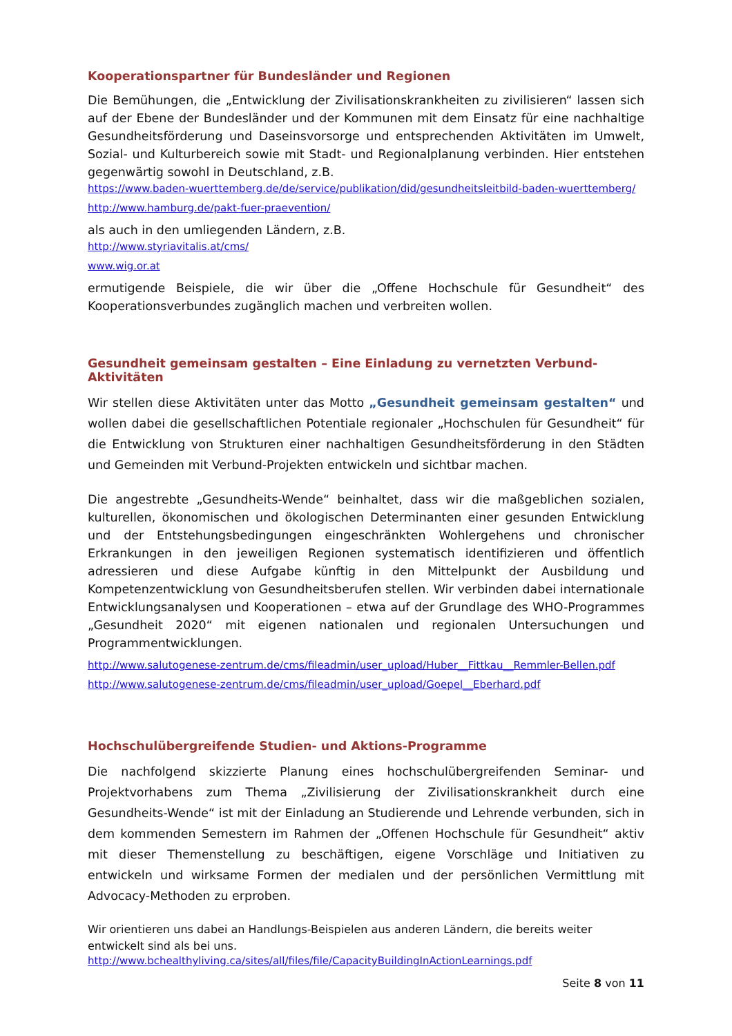Kooperationspartner für Bundesländer und Regionen
Die Bemühungen, die „Entwicklung der Zivilisationskrankheiten zu zivilisieren“ lassen sich auf der Ebene der Bundesländer und der Kommunen mit dem Einsatz für eine nachhaltige Gesundheitsförderung und Daseinsvorsorge und entsprechenden Aktivitäten im Umwelt, Sozial- und Kulturbereich sowie mit Stadt- und Regionalplanung verbinden. Hier entstehen gegenwärtig sowohl in Deutschland, z.B.
https://www.baden-wuerttemberg.de/de/service/publikation/did/gesundheitsleitbild-baden-wuerttemberg/
http://www.hamburg.de/pakt-fuer-praevention/
als auch in den umliegenden Ländern, z.B.
http://www.styriavitalis.at/cms/
www.wig.or.at
ermutigende Beispiele, die wir über die „Offene Hochschule für Gesundheit“ des Kooperationsverbundes zugänglich machen und verbreiten wollen.
Gesundheit gemeinsam gestalten – Eine Einladung zu vernetzten Verbund-Aktivitäten
Wir stellen diese Aktivitäten unter das Motto „Gesundheit gemeinsam gestalten“ und wollen dabei die gesellschaftlichen Potentiale regionaler „Hochschulen für Gesundheit“ für die Entwicklung von Strukturen einer nachhaltigen Gesundheitsförderung in den Städten und Gemeinden mit Verbund-Projekten entwickeln und sichtbar machen.
Die angestrebte „Gesundheits-Wende“ beinhaltet, dass wir die maßgeblichen sozialen, kulturellen, ökonomischen und ökologischen Determinanten einer gesunden Entwicklung und der Entstehungsbedingungen eingeschränkten Wohlergehens und chronischer Erkrankungen in den jeweiligen Regionen systematisch identifizieren und öffentlich adressieren und diese Aufgabe künftig in den Mittelpunkt der Ausbildung und Kompetenzentwicklung von Gesundheitsberufen stellen. Wir verbinden dabei internationale Entwicklungsanalysen und Kooperationen – etwa auf der Grundlage des WHO-Programmes „Gesundheit 2020“ mit eigenen nationalen und regionalen Untersuchungen und Programmentwicklungen.
http://www.salutogenese-zentrum.de/cms/fileadmin/user_upload/Huber__Fittkau__Remmler-Bellen.pdf
http://www.salutogenese-zentrum.de/cms/fileadmin/user_upload/Goepel__Eberhard.pdf
Hochschulübergreifende Studien- und Aktions-Programme
Die nachfolgend skizzierte Planung eines hochschulübergreifenden Seminar- und Projektvorhabens zum Thema „Zivilisierung der Zivilisationskrankheit durch eine Gesundheits-Wende“ ist mit der Einladung an Studierende und Lehrende verbunden, sich in dem kommenden Semestern im Rahmen der „Offenen Hochschule für Gesundheit“ aktiv mit dieser Themenstellung zu beschäftigen, eigene Vorschläge und Initiativen zu entwickeln und wirksame Formen der medialen und der persönlichen Vermittlung mit Advocacy-Methoden zu erproben.
Wir orientieren uns dabei an Handlungs-Beispielen aus anderen Ländern, die bereits weiter entwickelt sind als bei uns.
http://www.bchealthyliving.ca/sites/all/files/file/CapacityBuildingInActionLearnings.pdf
Seite 8 von 11